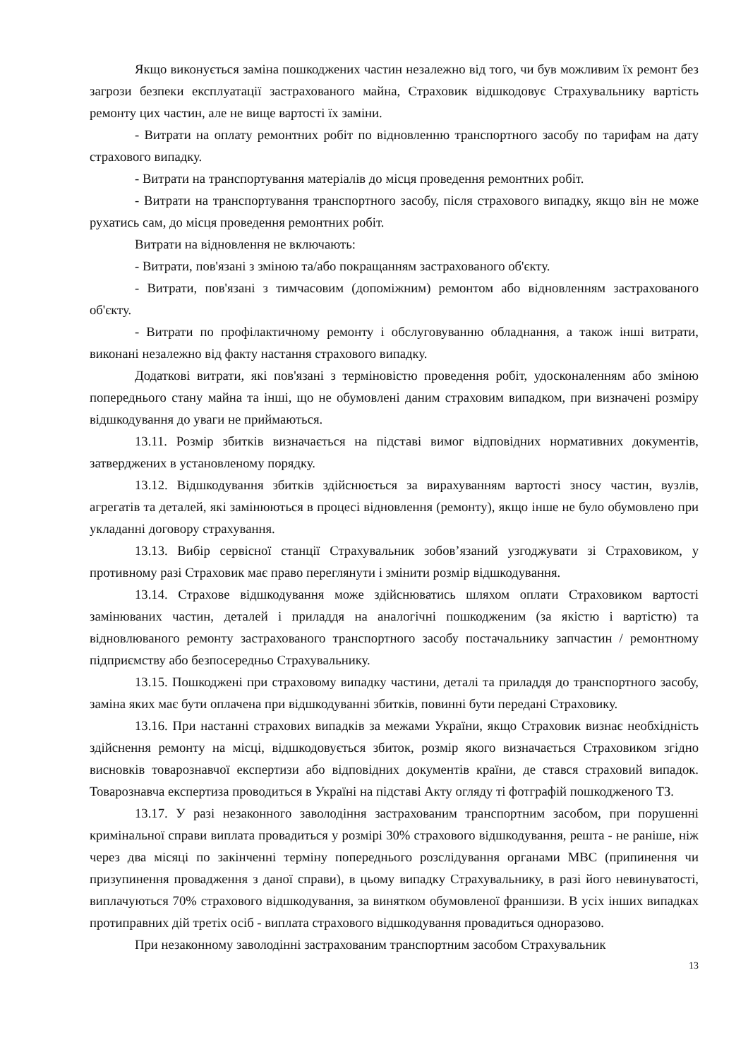Якщо виконується заміна пошкоджених частин незалежно від того, чи був можливим їх ремонт без загрози безпеки експлуатації застрахованого майна, Страховик відшкодовує Страхувальнику вартість ремонту цих частин, але не вище вартості їх заміни.
- Витрати на оплату ремонтних робіт по відновленню транспортного засобу по тарифам на дату страхового випадку.
- Витрати на транспортування матеріалів до місця проведення ремонтних робіт.
- Витрати на транспортування транспортного засобу, після страхового випадку, якщо він не може рухатись сам, до місця проведення ремонтних робіт.
Витрати на відновлення не включають:
- Витрати, пов'язані з зміною та/або покращанням застрахованого об'єкту.
- Витрати, пов'язані з тимчасовим (допоміжним) ремонтом або відновленням застрахованого об'єкту.
- Витрати по профілактичному ремонту і обслуговуванню обладнання, а також інші витрати, виконані незалежно від факту настання страхового випадку.
Додаткові витрати, які пов'язані з терміновістю проведення робіт, удосконаленням або зміною попереднього стану майна та інші, що не обумовлені даним страховим випадком, при визначені розміру відшкодування до уваги не приймаються.
13.11. Розмір збитків визначається на підставі вимог відповідних нормативних документів, затверджених в установленому порядку.
13.12. Відшкодування збитків здійснюється за вирахуванням вартості зносу частин, вузлів, агрегатів та деталей, які замінюються в процесі відновлення (ремонту), якщо інше не було обумовлено при укладанні договору страхування.
13.13. Вибір сервісної станції Страхувальник зобов’язаний узгоджувати зі Страховиком, у противному разі Страховик має право переглянути і змінити розмір відшкодування.
13.14. Страхове відшкодування може здійснюватись шляхом оплати Страховиком вартості замінюваних частин, деталей і приладдя на аналогічні пошкодженим (за якістю і вартістю) та відновлюваного ремонту застрахованого транспортного засобу постачальнику запчастин / ремонтному підприємству або безпосередньо Страхувальнику.
13.15. Пошкоджені при страховому випадку частини, деталі та приладдя до транспортного засобу, заміна яких має бути оплачена при відшкодуванні збитків, повинні бути передані Страховику.
13.16. При настанні страхових випадків за межами України, якщо Страховик визнає необхідність здійснення ремонту на місці, відшкодовується збиток, розмір якого визначається Страховиком згідно висновків товарознавчої експертизи або відповідних документів країни, де стався страховий випадок. Товарознавча експертиза проводиться в Україні на підставі Акту огляду ті фотграфій пошкодженого ТЗ.
13.17. У разі незаконного заволодіння застрахованим транспортним засобом, при порушенні кримінальної справи виплата провадиться у розмірі 30% страхового відшкодування, решта - не раніше, ніж через два місяці по закінченні терміну попереднього розслідування органами МВС (припинення чи призупинення провадження з даної справи), в цьому випадку Страхувальнику, в разі його невинуватості, виплачуються 70% страхового відшкодування, за винятком обумовленої франшизи. В усіх інших випадках протиправних дій третіх осіб - виплата страхового відшкодування провадиться одноразово.
При незаконному заволодінні застрахованим транспортним засобом Страхувальник
13